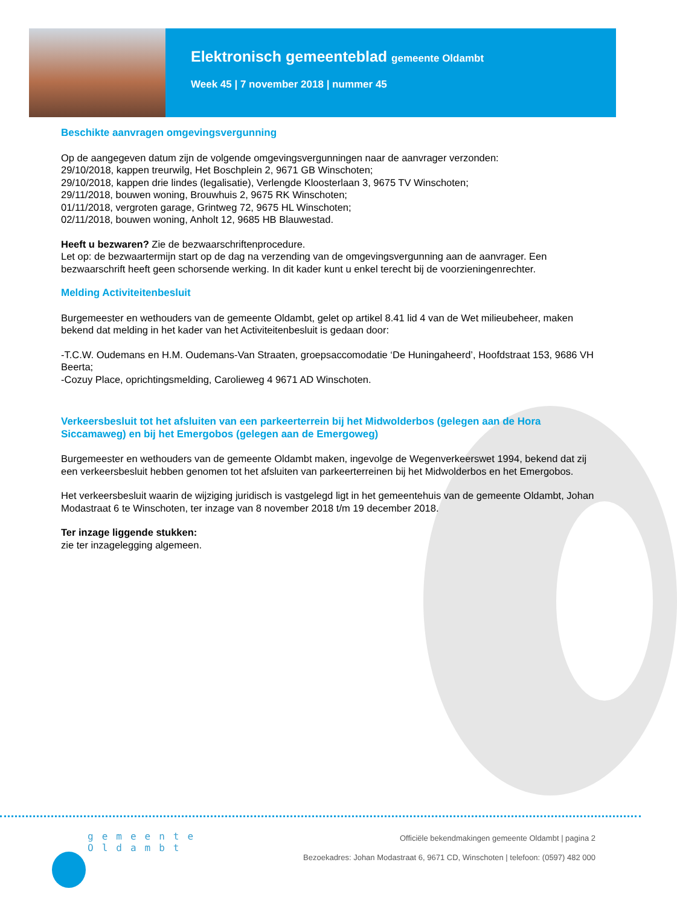Elektronisch gemeenteblad gemeente Oldambt
Week 45 | 7 november 2018 | nummer 45
Beschikte aanvragen omgevingsvergunning
Op de aangegeven datum zijn de volgende omgevingsvergunningen naar de aanvrager verzonden:
29/10/2018, kappen treurwilg, Het Boschplein 2, 9671 GB Winschoten;
29/10/2018, kappen drie lindes (legalisatie), Verlengde Kloosterlaan 3, 9675 TV Winschoten;
29/11/2018, bouwen woning, Brouwhuis 2, 9675 RK Winschoten;
01/11/2018, vergroten garage, Grintweg 72, 9675 HL Winschoten;
02/11/2018, bouwen woning, Anholt 12, 9685 HB Blauwestad.
Heeft u bezwaren? Zie de bezwaarschriftenprocedure.
Let op: de bezwaartermijn start op de dag na verzending van de omgevingsvergunning aan de aanvrager. Een bezwaarschrift heeft geen schorsende werking. In dit kader kunt u enkel terecht bij de voorzieningenrechter.
Melding Activiteitenbesluit
Burgemeester en wethouders van de gemeente Oldambt, gelet op artikel 8.41 lid 4 van de Wet milieubeheer, maken bekend dat melding in het kader van het Activiteitenbesluit is gedaan door:
-T.C.W. Oudemans en H.M. Oudemans-Van Straaten, groepsaccomodatie ‘De Huningaheerd’, Hoofdstraat 153, 9686 VH Beerta;
-Cozuy Place, oprichtingsmelding, Carolieweg 4 9671 AD Winschoten.
Verkeersbesluit tot het afsluiten van een parkeerterrein bij het Midwolderbos (gelegen aan de Hora Siccamaweg) en bij het Emergobos (gelegen aan de Emergoweg)
Burgemeester en wethouders van de gemeente Oldambt maken, ingevolge de Wegenverkeerswet 1994, bekend dat zij een verkeersbesluit hebben genomen tot het afsluiten van parkeerterreinen bij het Midwolderbos en het Emergobos.
Het verkeersbesluit waarin de wijziging juridisch is vastgelegd ligt in het gemeentehuis van de gemeente Oldambt, Johan Modastraat 6 te Winschoten, ter inzage van 8 november 2018 t/m 19 december 2018.
Ter inzage liggende stukken:
zie ter inzagelegging algemeen.
gemeente
Oldambt
Officiële bekendmakingen gemeente Oldambt | pagina 2
Bezoekadres: Johan Modastraat 6, 9671 CD, Winschoten | telefoon: (0597) 482 000